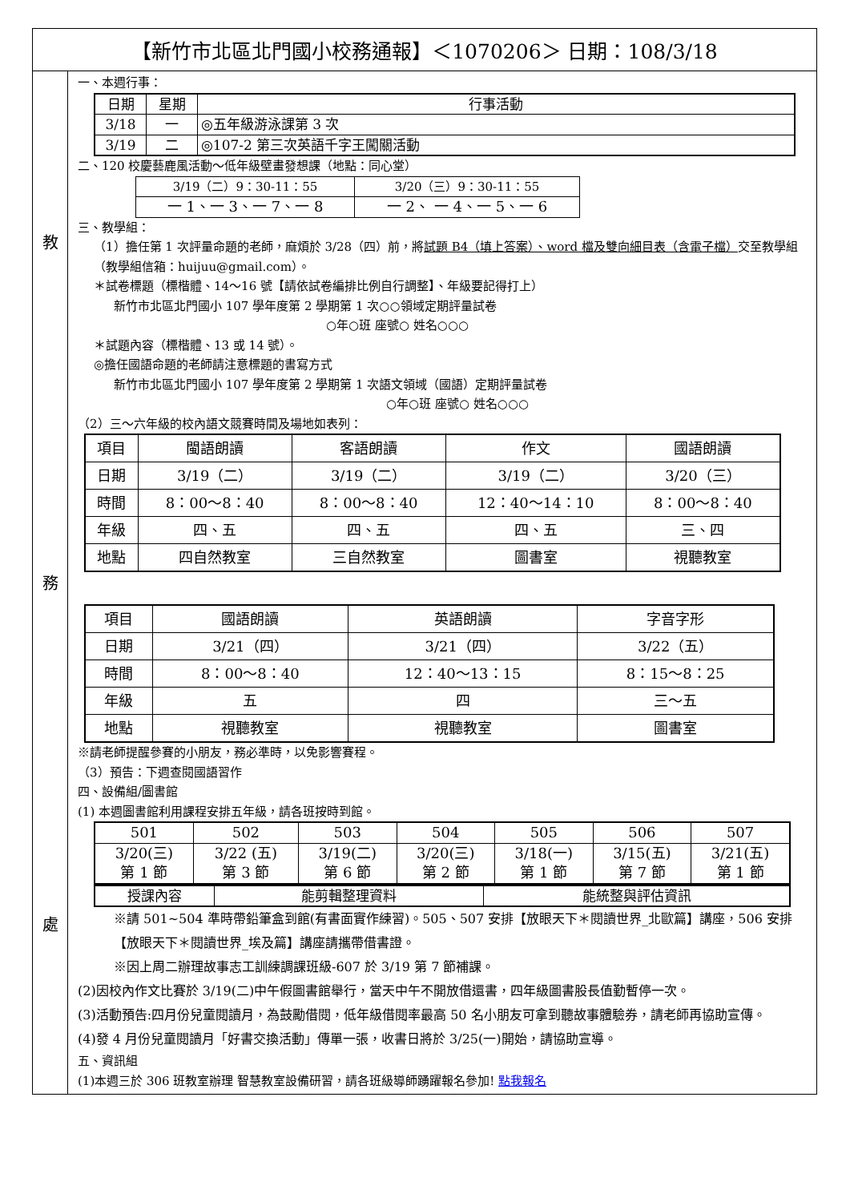【新竹市北區北門國小校務通報】＜1070206＞ 日期：108/3/18
教
務
處
一、本週行事：
| 日期 | 星期 | 行事活動 |
| --- | --- | --- |
| 3/18 | 一 | ◎五年級游泳課第 3 次 |
| 3/19 | 二 | ◎107-2 第三次英語千字王闖關活動 |
二、120 校慶藝鹿風活動～低年級壁畫發想課（地點：同心堂）
| 3/19（二）9：30-11：55 | 3/20（三）9：30-11：55 |
| 一 1、一 3、一 7、一 8 | 一 2、 一 4、一 5、一 6 |
三、教學組：
（1）擔任第 1 次評量命題的老師，麻煩於 3/28（四）前，將試題 B4（填上答案）、word 檔及雙向細目表（含電子檔）交至教學組（教學組信箱：huijuu@gmail.com）。
＊試卷標題（標楷體、14～16 號【請依試卷編排比例自行調整】、年級要記得打上）
新竹市北區北門國小 107 學年度第 2 學期第 1 次○○領域定期評量試卷
○年○班 座號○ 姓名○○○
＊試題內容（標楷體、13 或 14 號）。
◎擔任國語命題的老師請注意標題的書寫方式
新竹市北區北門國小 107 學年度第 2 學期第 1 次語文領域（國語）定期評量試卷
○年○班 座號○ 姓名○○○
（2）三～六年級的校內語文競賽時間及場地如表列：
| 項目 | 閩語朗讀 | 客語朗讀 | 作文 | 國語朗讀 |
| 日期 | 3/19（二） | 3/19（二） | 3/19（二） | 3/20（三） |
| 時間 | 8：00～8：40 | 8：00～8：40 | 12：40～14：10 | 8：00～8：40 |
| 年級 | 四、五 | 四、五 | 四、五 | 三、四 |
| 地點 | 四自然教室 | 三自然教室 | 圖書室 | 視聽教室 |
| 項目 | 國語朗讀 | 英語朗讀 | 字音字形 |
| 日期 | 3/21（四） | 3/21（四） | 3/22（五） |
| 時間 | 8：00～8：40 | 12：40～13：15 | 8：15～8：25 |
| 年級 | 五 | 四 | 三～五 |
| 地點 | 視聽教室 | 視聽教室 | 圖書室 |
※請老師提醒參賽的小朋友，務必準時，以免影響賽程。
（3）預告：下週查閱國語習作
四、設備組/圖書館
(1) 本週圖書館利用課程安排五年級，請各班按時到館。
| 501 | 502 | 503 | 504 | 505 | 506 | 507 |
| 3/20(三) 第 1 節 | 3/22 (五) 第 3 節 | 3/19(二) 第 6 節 | 3/20(三) 第 2 節 | 3/18(一) 第 1 節 | 3/15(五) 第 7 節 | 3/21(五) 第 1 節 |
| 授課內容 | 能剪輯整理資料 | 能統整與評估資訊 |
※請 501~504 準時帶鉛筆盒到館(有書面實作練習)。505、507 安排【放眼天下＊閱讀世界_北歐篇】講座，506 安排【放眼天下＊閱讀世界_埃及篇】講座請攜帶借書證。
※因上周二辦理故事志工訓練調課班級-607 於 3/19 第 7 節補課。
(2)因校內作文比賽於 3/19(二)中午假圖書館舉行，當天中午不開放借還書，四年級圖書股長值勤暫停一次。
(3)活動預告:四月份兒童閱讀月，為鼓勵借閱，低年級借閱率最高 50 名小朋友可拿到聽故事體驗券，請老師再協助宣傳。
(4)發 4 月份兒童閱讀月「好書交換活動」傳單一張，收書日將於 3/25(一)開始，請協助宣導。
五、資訊組
(1)本週三於 306 班教室辦理 智慧教室設備研習，請各班級導師踴躍報名參加! 點我報名